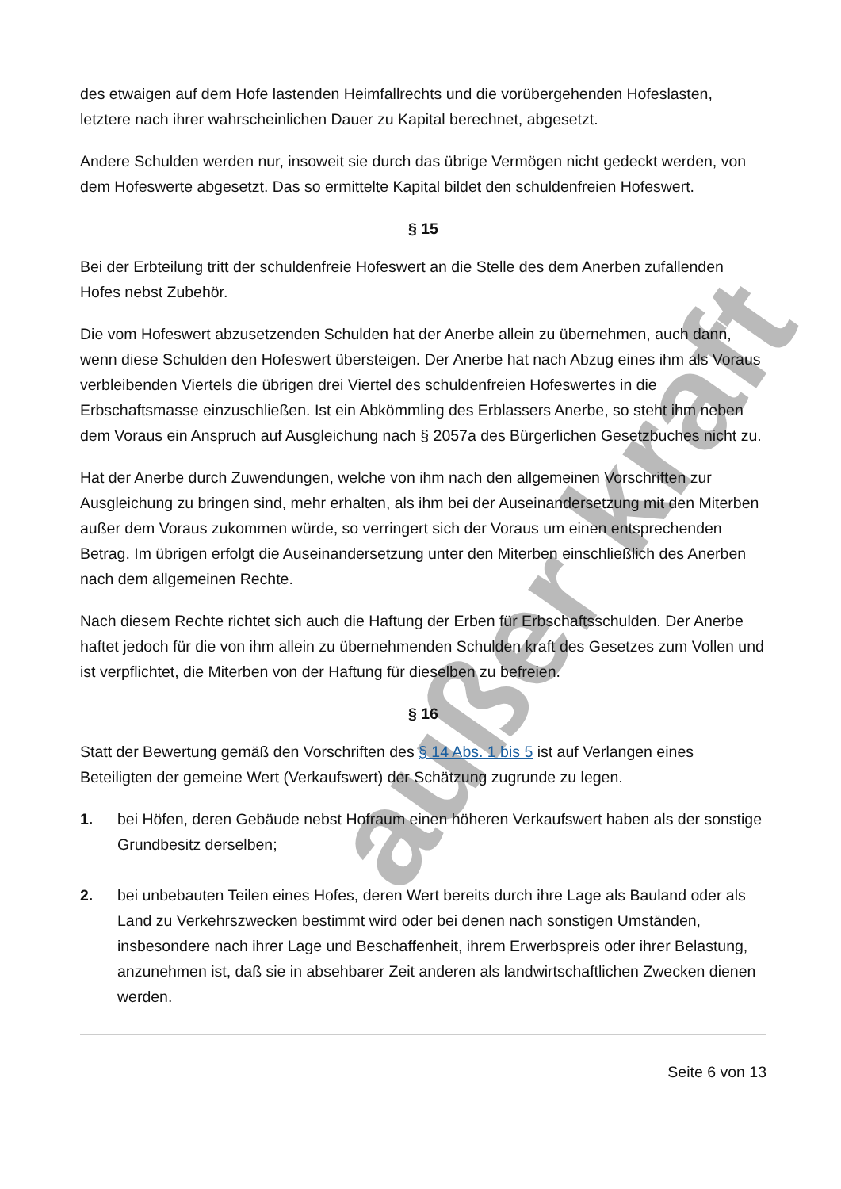außer kraft
des etwaigen auf dem Hofe lastenden Heimfallrechts und die vorübergehenden Hofeslasten, letztere nach ihrer wahrscheinlichen Dauer zu Kapital berechnet, abgesetzt.
Andere Schulden werden nur, insoweit sie durch das übrige Vermögen nicht gedeckt werden, von dem Hofeswerte abgesetzt. Das so ermittelte Kapital bildet den schuldenfreien Hofeswert.
§ 15
Bei der Erbteilung tritt der schuldenfreie Hofeswert an die Stelle des dem Anerben zufallenden Hofes nebst Zubehör.
Die vom Hofeswert abzusetzenden Schulden hat der Anerbe allein zu übernehmen, auch dann, wenn diese Schulden den Hofeswert übersteigen. Der Anerbe hat nach Abzug eines ihm als Voraus verbleibenden Viertels die übrigen drei Viertel des schuldenfreien Hofeswertes in die Erbschaftsmasse einzuschließen. Ist ein Abkömmling des Erblassers Anerbe, so steht ihm neben dem Voraus ein Anspruch auf Ausgleichung nach § 2057a des Bürgerlichen Gesetzbuches nicht zu.
Hat der Anerbe durch Zuwendungen, welche von ihm nach den allgemeinen Vorschriften zur Ausgleichung zu bringen sind, mehr erhalten, als ihm bei der Auseinandersetzung mit den Miterben außer dem Voraus zukommen würde, so verringert sich der Voraus um einen entsprechenden Betrag. Im übrigen erfolgt die Auseinandersetzung unter den Miterben einschließlich des Anerben nach dem allgemeinen Rechte.
Nach diesem Rechte richtet sich auch die Haftung der Erben für Erbschaftsschulden. Der Anerbe haftet jedoch für die von ihm allein zu übernehmenden Schulden kraft des Gesetzes zum Vollen und ist verpflichtet, die Miterben von der Haftung für dieselben zu befreien.
§ 16
Statt der Bewertung gemäß den Vorschriften des § 14 Abs. 1 bis 5 ist auf Verlangen eines Beteiligten der gemeine Wert (Verkaufswert) der Schätzung zugrunde zu legen.
1. bei Höfen, deren Gebäude nebst Hofraum einen höheren Verkaufswert haben als der sonstige Grundbesitz derselben;
2. bei unbebauten Teilen eines Hofes, deren Wert bereits durch ihre Lage als Bauland oder als Land zu Verkehrszwecken bestimmt wird oder bei denen nach sonstigen Umständen, insbesondere nach ihrer Lage und Beschaffenheit, ihrem Erwerbspreis oder ihrer Belastung, anzunehmen ist, daß sie in absehbarer Zeit anderen als landwirtschaftlichen Zwecken dienen werden.
Seite 6 von 13